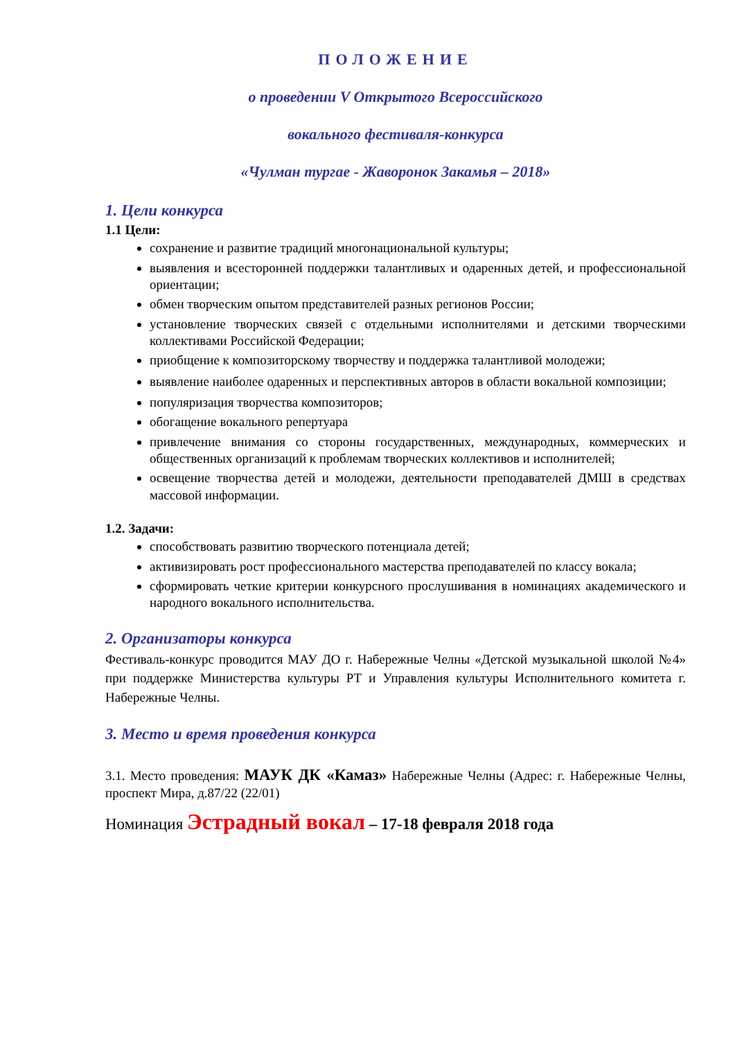ПОЛОЖЕНИЕ
о проведении V Открытого Всероссийского
вокального фестиваля-конкурса
«Чулман тургае - Жаворонок Закамья – 2018»
1. Цели конкурса
1.1 Цели:
сохранение и развитие традиций многонациональной культуры;
выявления и всесторонней поддержки талантливых и одаренных детей, и профессиональной ориентации;
обмен творческим опытом представителей разных регионов России;
установление творческих связей с отдельными исполнителями и детскими творческими коллективами Российской Федерации;
приобщение к композиторскому творчеству и поддержка талантливой молодежи;
выявление наиболее одаренных и перспективных авторов в области вокальной композиции;
популяризация творчества композиторов;
обогащение вокального репертуара
привлечение внимания со стороны государственных, международных, коммерческих и общественных организаций к проблемам творческих коллективов и исполнителей;
освещение творчества детей и молодежи, деятельности преподавателей ДМШ в средствах массовой информации.
1.2. Задачи:
способствовать развитию творческого потенциала детей;
активизировать рост профессионального мастерства преподавателей по классу вокала;
сформировать четкие критерии конкурсного прослушивания в номинациях академического и народного вокального исполнительства.
2. Организаторы конкурса
Фестиваль-конкурс проводится МАУ ДО г. Набережные Челны «Детской музыкальной школой №4» при поддержке Министерства культуры РТ и Управления культуры Исполнительного комитета г. Набережные Челны.
3. Место и время проведения конкурса
3.1. Место проведения: МАУК ДК «Камаз» Набережные Челны (Адрес: г. Набережные Челны, проспект Мира, д.87/22 (22/01)
Номинация Эстрадный вокал – 17-18 февраля 2018 года